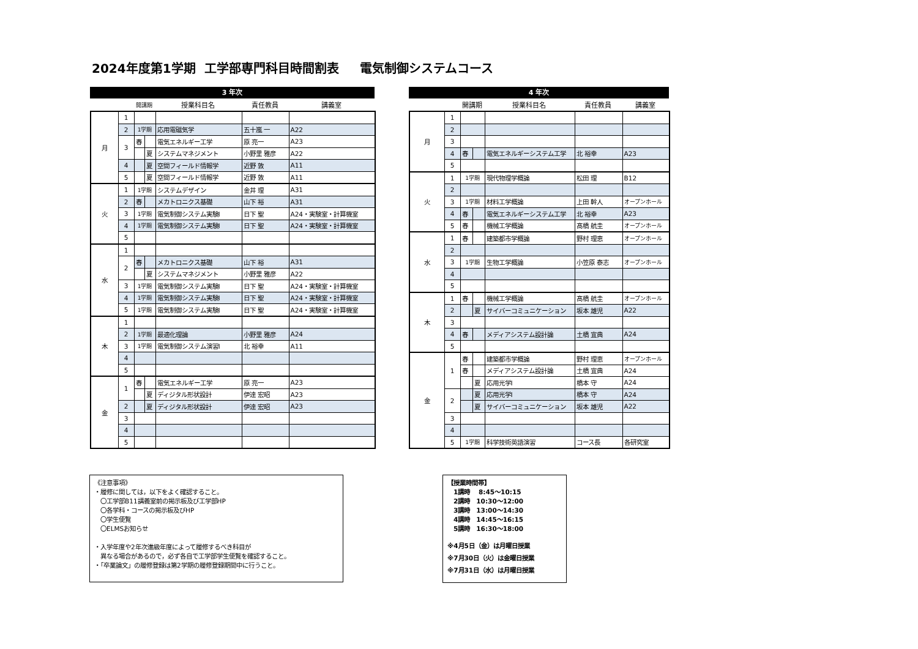2024年度第1学期 工学部専門科目時間割表 電気制御システムコース
3 年次
| | | 開講期 | 授業科目名 | 責任教員 | 講義室 |
| 月 | 1 | | | | | |
| | 2 | 1学期 | | 応用電磁気学 | 五十嵐 一 | A22 |
| | 3 | 春 | | 電気エネルギー工学 | 原 亮一 | A23 |
| | | | 夏 | システムマネジメント | 小野里 雅彦 | A22 |
| | 4 | | 夏 | 空間フィールド情報学 | 近野 敦 | A11 |
| | 5 | | 夏 | 空間フィールド情報学 | 近野 敦 | A11 |
| 火 | 1 | 1学期 | | システムデザイン | 金井 理 | A31 |
| | 2 | 春 | | メカトロニクス基礎 | 山下 裕 | A31 |
| | 3 | 1学期 | | 電気制御システム実験Ⅰ | 日下 聖 | A24・実験室・計算機室 |
| | 4 | 1学期 | | 電気制御システム実験Ⅰ | 日下 聖 | A24・実験室・計算機室 |
| | 5 | | | | | |
| 水 | 1 | | | | | |
| | 2 | 春 | | メカトロニクス基礎 | 山下 裕 | A31 |
| | | | 夏 | システムマネジメント | 小野里 雅彦 | A22 |
| | 3 | 1学期 | | 電気制御システム実験Ⅰ | 日下 聖 | A24・実験室・計算機室 |
| | 4 | 1学期 | | 電気制御システム実験Ⅰ | 日下 聖 | A24・実験室・計算機室 |
| | 5 | 1学期 | | 電気制御システム実験Ⅰ | 日下 聖 | A24・実験室・計算機室 |
| 木 | 1 | | | | | |
| | 2 | 1学期 | | 最適化理論 | 小野里 雅彦 | A24 |
| | 3 | 1学期 | | 電気制御システム演習Ⅰ | 北 裕幸 | A11 |
| | 4 | | | | | |
| | 5 | | | | | |
| 金 | 1 | 春 | | 電気エネルギー工学 | 原 亮一 | A23 |
| | | | 夏 | ディジタル形状設計 | 伊達 宏昭 | A23 |
| | 2 | | 夏 | ディジタル形状設計 | 伊達 宏昭 | A23 |
| | 3 | | | | | |
| | 4 | | | | | |
| | 5 | | | | | |
4 年次
| | | 開講期 | 授業科目名 | 責任教員 | 講義室 |
| 月 | 1 | | | | | |
| | 2 | | | | | |
| | 3 | | | | | |
| | 4 | 春 | | 電気エネルギーシステム工学 | 北 裕幸 | A23 |
| | 5 | | | | | |
| 火 | 1 | 1学期 | | 現代物理学概論 | 松田 理 | B12 |
| | 2 | | | | | |
| | 3 | 1学期 | | 材料工学概論 | 上田 幹人 | オープンホール |
| | 4 | 春 | | 電気エネルギーシステム工学 | 北 裕幸 | A23 |
| | 5 | 春 | | 機械工学概論 | 髙橋 航圭 | オープンホール |
| 水 | 1 | 春 | | 建築都市学概論 | 野村 理恵 | オープンホール |
| | 2 | | | | | |
| | 3 | 1学期 | | 生物工学概論 | 小笠原 泰志 | オープンホール |
| | 4 | | | | | |
| | 5 | | | | | |
| 木 | 1 | 春 | | 機械工学概論 | 髙橋 航圭 | オープンホール |
| | 2 | | 夏 | サイバーコミュニケーション | 坂本 雄児 | A22 |
| | 3 | | | | | |
| | 4 | 春 | | メディアシステム設計論 | 土橋 宜典 | A24 |
| | 5 | | | | | |
| 金 | 1 | 春 | | 建築都市学概論 | 野村 理恵 | オープンホール |
| | | 春 | | メディアシステム設計論 | 土橋 宜典 | A24 |
| | | | 夏 | 応用光学Ⅰ | 橋本 守 | A24 |
| | 2 | | 夏 | 応用光学Ⅰ | 橋本 守 | A24 |
| | | | 夏 | サイバーコミュニケーション | 坂本 雄児 | A22 |
| | 3 | | | | | |
| | 4 | | | | | |
| | 5 | 1学期 | | 科学技術英語演習 | コース長 | 各研究室 |
《注意事項》
・履修に関しては，以下をよく確認すること。
　〇工学部B11講義室前の掲示板及び工学部HP
　〇各学科・コースの掲示板及びHP
　〇学生便覧
　〇ELMSお知らせ
・入学年度や2年次進級年度によって履修するべき科目が
　異なる場合があるので，必ず各自で工学部学生便覧を確認すること。
・「卒業論文」の履修登録は第2学期の履修登録期間中に行うこと。
【授業時間帯】
　1講時　 8:45～10:15
　2講時　10:30～12:00
　3講時　13:00～14:30
　4講時　14:45～16:15
　5講時　16:30～18:00
※4月5日（金）は月曜日授業
※7月30日（火）は金曜日授業
※7月31日（水）は月曜日授業